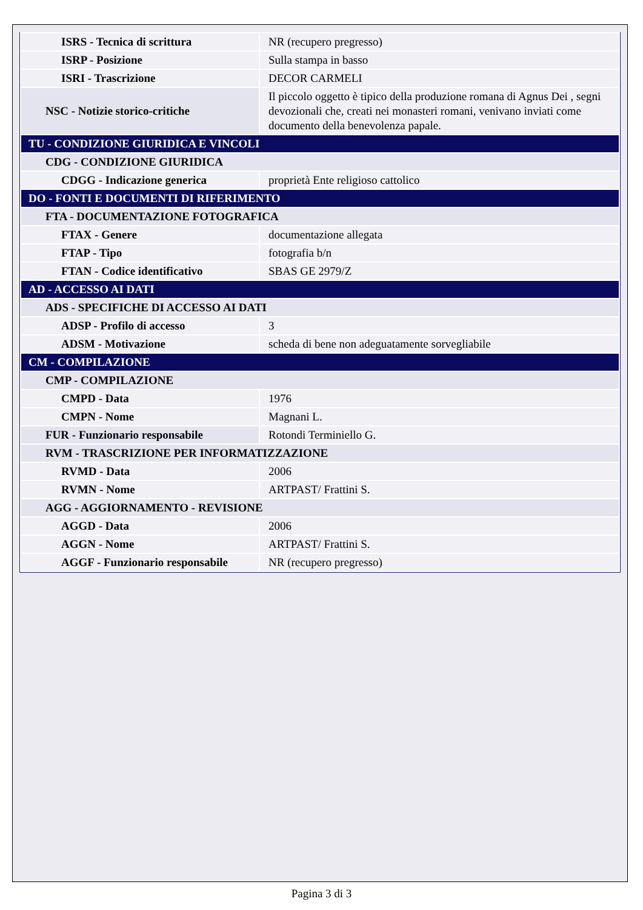| ISRS - Tecnica di scrittura | NR (recupero pregresso) |
| ISRP - Posizione | Sulla stampa in basso |
| ISRI - Trascrizione | DECOR CARMELI |
| NSC - Notizie storico-critiche | Il piccolo oggetto è tipico della produzione romana di Agnus Dei , segni devozionali che, creati nei monasteri romani, venivano inviati come documento della benevolenza papale. |
| TU - CONDIZIONE GIURIDICA E VINCOLI | |
| CDG - CONDIZIONE GIURIDICA | |
| CDGG - Indicazione generica | proprietà Ente religioso cattolico |
| DO - FONTI E DOCUMENTI DI RIFERIMENTO | |
| FTA - DOCUMENTAZIONE FOTOGRAFICA | |
| FTAX - Genere | documentazione allegata |
| FTAP - Tipo | fotografia b/n |
| FTAN - Codice identificativo | SBAS GE 2979/Z |
| AD - ACCESSO AI DATI | |
| ADS - SPECIFICHE DI ACCESSO AI DATI | |
| ADSP - Profilo di accesso | 3 |
| ADSM - Motivazione | scheda di bene non adeguatamente sorvegliabile |
| CM - COMPILAZIONE | |
| CMP - COMPILAZIONE | |
| CMPD - Data | 1976 |
| CMPN - Nome | Magnani L. |
| FUR - Funzionario responsabile | Rotondi Terminiello G. |
| RVM - TRASCRIZIONE PER INFORMATIZZAZIONE | |
| RVMD - Data | 2006 |
| RVMN - Nome | ARTPAST/ Frattini S. |
| AGG - AGGIORNAMENTO - REVISIONE | |
| AGGD - Data | 2006 |
| AGGN - Nome | ARTPAST/ Frattini S. |
| AGGF - Funzionario responsabile | NR (recupero pregresso) |
Pagina 3 di 3